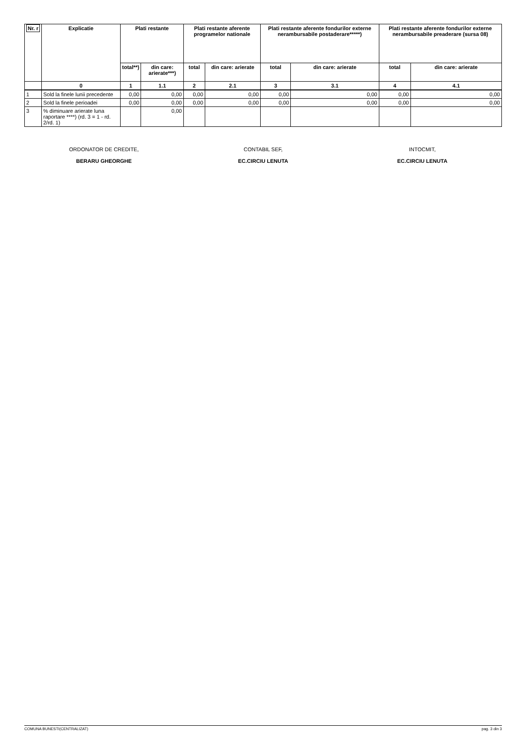| Nr. r | Explicatie | Plati restante | | Plati restante aferente programelor nationale | | Plati restante aferente fondurilor externe nerambursabile postaderare*****) | | Plati restante aferente fondurilor externe nerambursabile preaderare (sursa 08) | |
| --- | --- | --- | --- | --- | --- | --- | --- | --- | --- |
| | | total**) | din care: arierate***) | total | din care: arierate | total | din care: arierate | total | din care: arierate |
| | 0 | 1 | 1.1 | 2 | 2.1 | 3 | 3.1 | 4 | 4.1 |
| 1 | Sold la finele lunii precedente | 0,00 | 0,00 | 0,00 | 0,00 | 0,00 | 0,00 | 0,00 | 0,00 |
| 2 | Sold la finele perioadei | 0,00 | 0,00 | 0,00 | 0,00 | 0,00 | 0,00 | 0,00 | 0,00 |
| 3 | % diminuare arierate luna raportare ****) (rd. 3 = 1 - rd. 2/rd. 1) | | 0,00 | | | | | | |
ORDONATOR DE CREDITE,
BERARU GHEORGHE
CONTABIL SEF,
EC.CIRCIU LENUTA
INTOCMIT,
EC.CIRCIU LENUTA
COMUNA BUNESTI(CENTRALIZAT) pag. 3 din 3